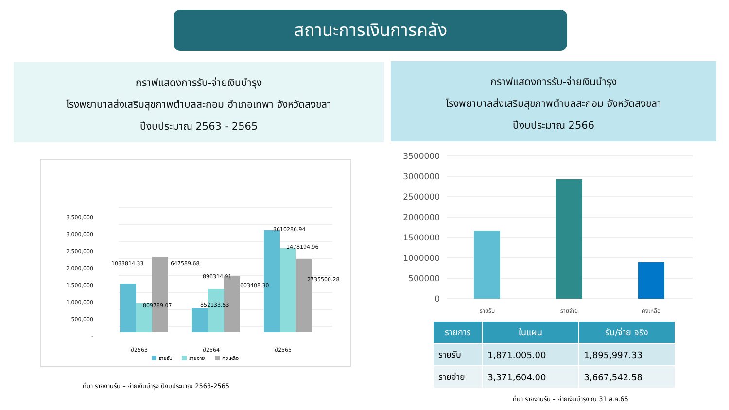สถานะการเงินการคลัง
กราฟแสดงการรับ-จ่ายเงินบำรุง
โรงพยาบาลส่งเสริมสุขภาพตำบลสะกอม อำเภอเทพา จังหวัดสงขลา
ปีงบประมาณ 2563 - 2565
กราฟแสดงการรับ-จ่ายเงินบำรุง
โรงพยาบาลส่งเสริมสุขภาพตำบลสะกอม จังหวัดสงขลา
ปีงบประมาณ 2566
3,500,000
3,000,000
2,500,000
2,000,000
1,500,000
1,000,000
500,000
-
1033814.33
647589.68
809789.07
896314.91
603408.30
852133.53
3610286.94
1478194.96
2735500.28
ปี2563
ปี2564
ปี2565
รายรับ
รายจ่าย
คงเหลือ
ที่มา รายงานรับ – จ่ายเงินบำรุง ปีงบประมาณ 2563-2565
3500000
3000000
2500000
2000000
1500000
1000000
500000
0
รายรับ
รายจ่าย
คงเหลือ
| รายการ | ในแผน | รับ/จ่าย จริง |
| --- | --- | --- |
| รายรับ | 1,871.005.00 | 1,895,997.33 |
| รายจ่าย | 3,371,604.00 | 3,667,542.58 |
ที่มา รายงานรับ – จ่ายเงินบำรุง ณ 31 ส.ค.66